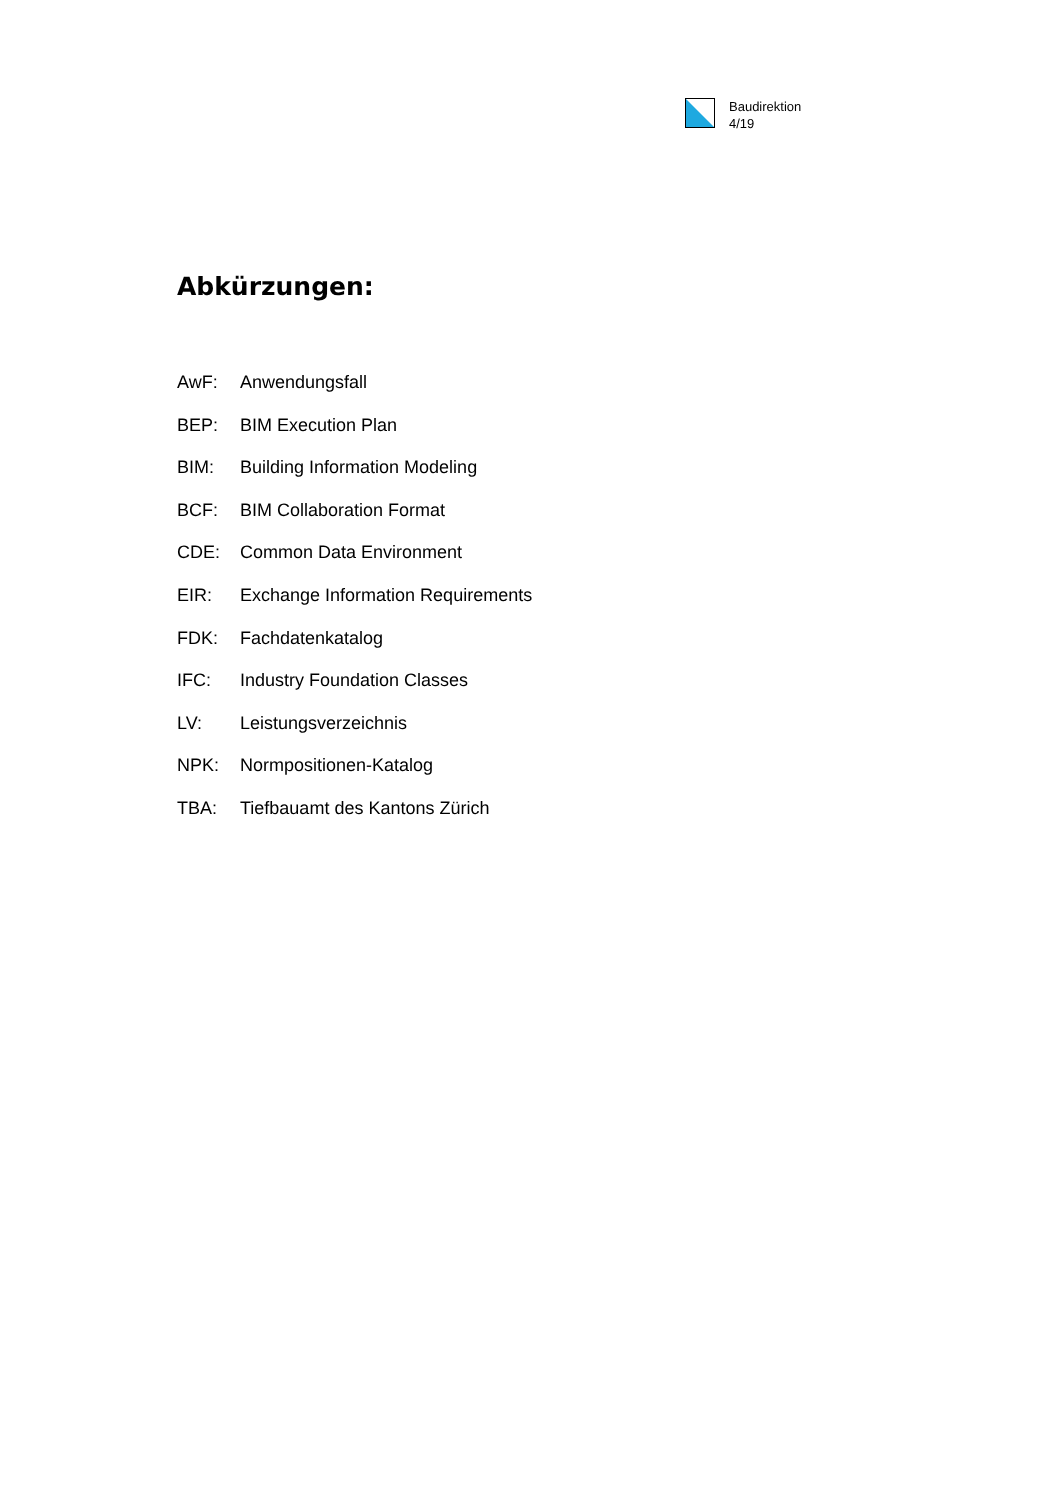Baudirektion
4/19
Abkürzungen:
AwF: Anwendungsfall
BEP: BIM Execution Plan
BIM: Building Information Modeling
BCF: BIM Collaboration Format
CDE: Common Data Environment
EIR: Exchange Information Requirements
FDK: Fachdatenkatalog
IFC: Industry Foundation Classes
LV: Leistungsverzeichnis
NPK: Normpositionen-Katalog
TBA: Tiefbauamt des Kantons Zürich